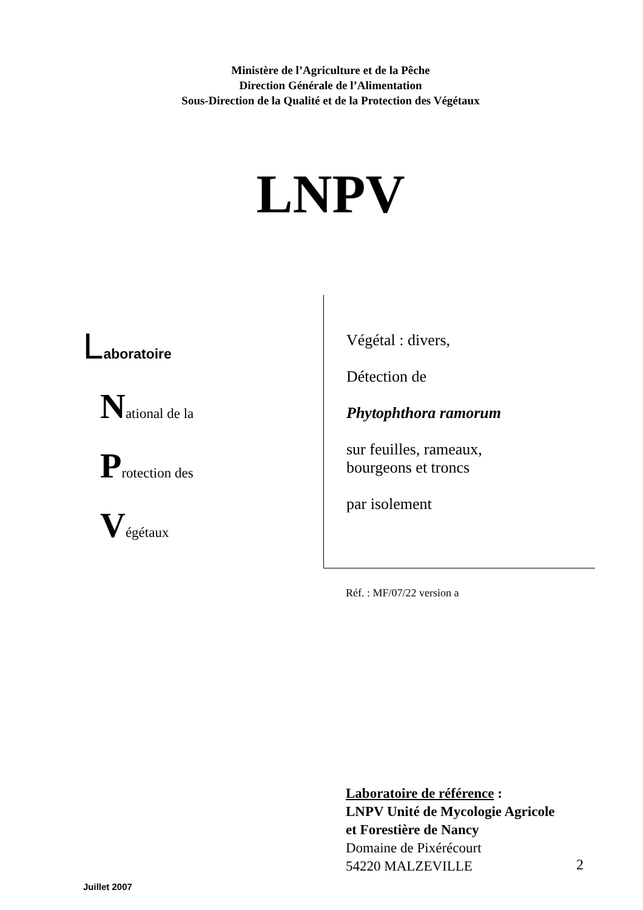Ministère de l’Agriculture et de la Pêche
Direction Générale de l’Alimentation
Sous-Direction de la Qualité et de la Protection des Végétaux
LNPV
Laboratoire
National de la
Protection des
Végétaux
Végétal : divers,
Détection de
Phytophthora ramorum
sur feuilles, rameaux,
bourgeons et troncs
par isolement
Réf. : MF/07/22 version a
Laboratoire de référence :
LNPV Unité de Mycologie Agricole
et Forestière de Nancy
Domaine de Pixérécourt
54220 MALZEVILLE
Juillet 2007
2